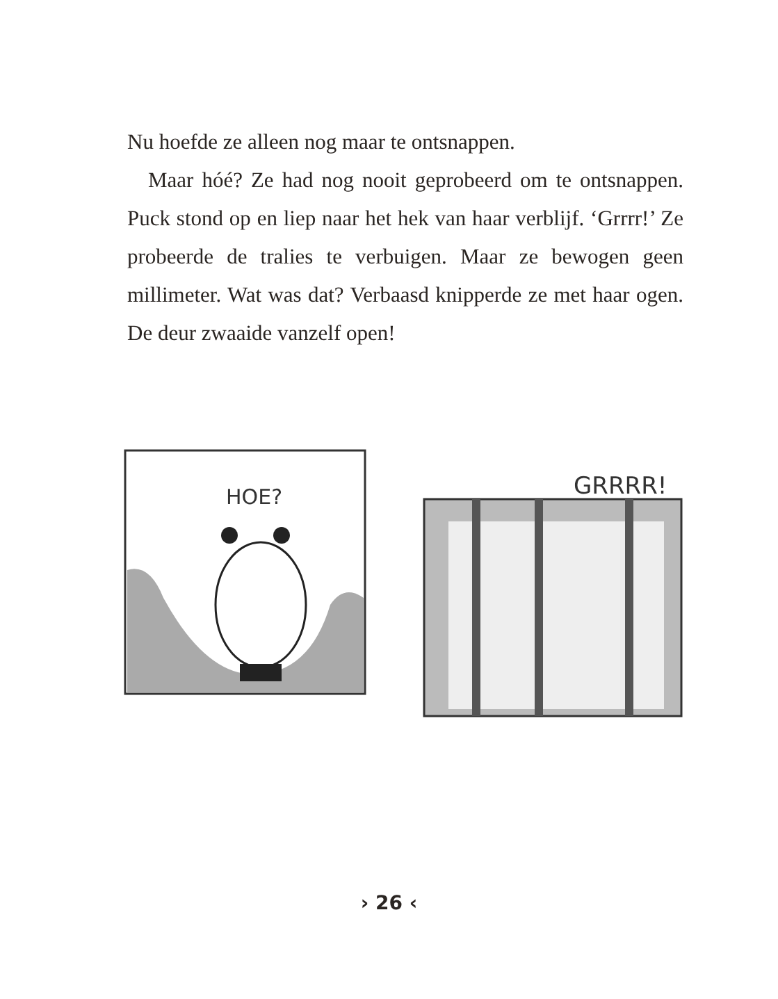Nu hoefde ze alleen nog maar te ontsnappen.
Maar hóé? Ze had nog nooit geprobeerd om te ontsnappen. Puck stond op en liep naar het hek van haar verblijf. ‘Grrrr!’ Ze probeerde de tralies te verbuigen. Maar ze bewogen geen millimeter. Wat was dat? Verbaasd knipperde ze met haar ogen. De deur zwaaide vanzelf open!
HOE?
GRRRR!
› 26 ‹